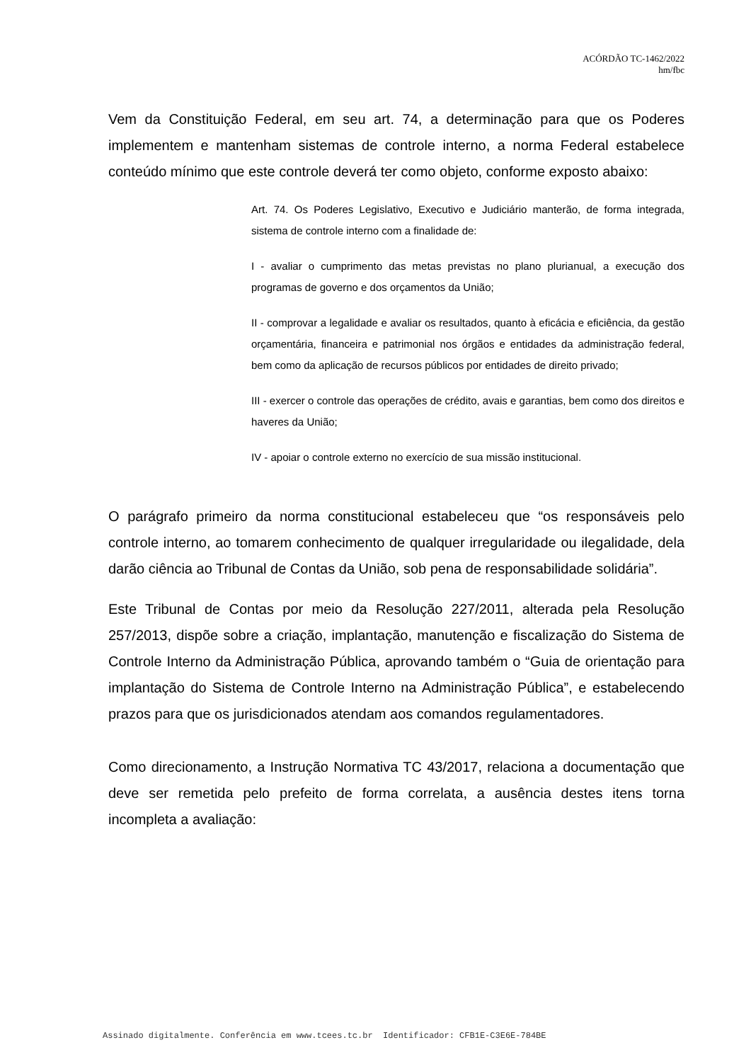ACÓRDÃO TC-1462/2022
hm/fbc
Vem da Constituição Federal, em seu art. 74, a determinação para que os Poderes implementem e mantenham sistemas de controle interno, a norma Federal estabelece conteúdo mínimo que este controle deverá ter como objeto, conforme exposto abaixo:
Art. 74. Os Poderes Legislativo, Executivo e Judiciário manterão, de forma integrada, sistema de controle interno com a finalidade de:
I - avaliar o cumprimento das metas previstas no plano plurianual, a execução dos programas de governo e dos orçamentos da União;
II - comprovar a legalidade e avaliar os resultados, quanto à eficácia e eficiência, da gestão orçamentária, financeira e patrimonial nos órgãos e entidades da administração federal, bem como da aplicação de recursos públicos por entidades de direito privado;
III - exercer o controle das operações de crédito, avais e garantias, bem como dos direitos e haveres da União;
IV - apoiar o controle externo no exercício de sua missão institucional.
O parágrafo primeiro da norma constitucional estabeleceu que “os responsáveis pelo controle interno, ao tomarem conhecimento de qualquer irregularidade ou ilegalidade, dela darão ciência ao Tribunal de Contas da União, sob pena de responsabilidade solidária”.
Este Tribunal de Contas por meio da Resolução 227/2011, alterada pela Resolução 257/2013, dispõe sobre a criação, implantação, manutenção e fiscalização do Sistema de Controle Interno da Administração Pública, aprovando também o “Guia de orientação para implantação do Sistema de Controle Interno na Administração Pública”, e estabelecendo prazos para que os jurisdicionados atendam aos comandos regulamentadores.
Como direcionamento, a Instrução Normativa TC 43/2017, relaciona a documentação que deve ser remetida pelo prefeito de forma correlata, a ausência destes itens torna incompleta a avaliação:
Assinado digitalmente. Conferência em www.tcees.tc.br Identificador: CFB1E-C3E6E-784BE